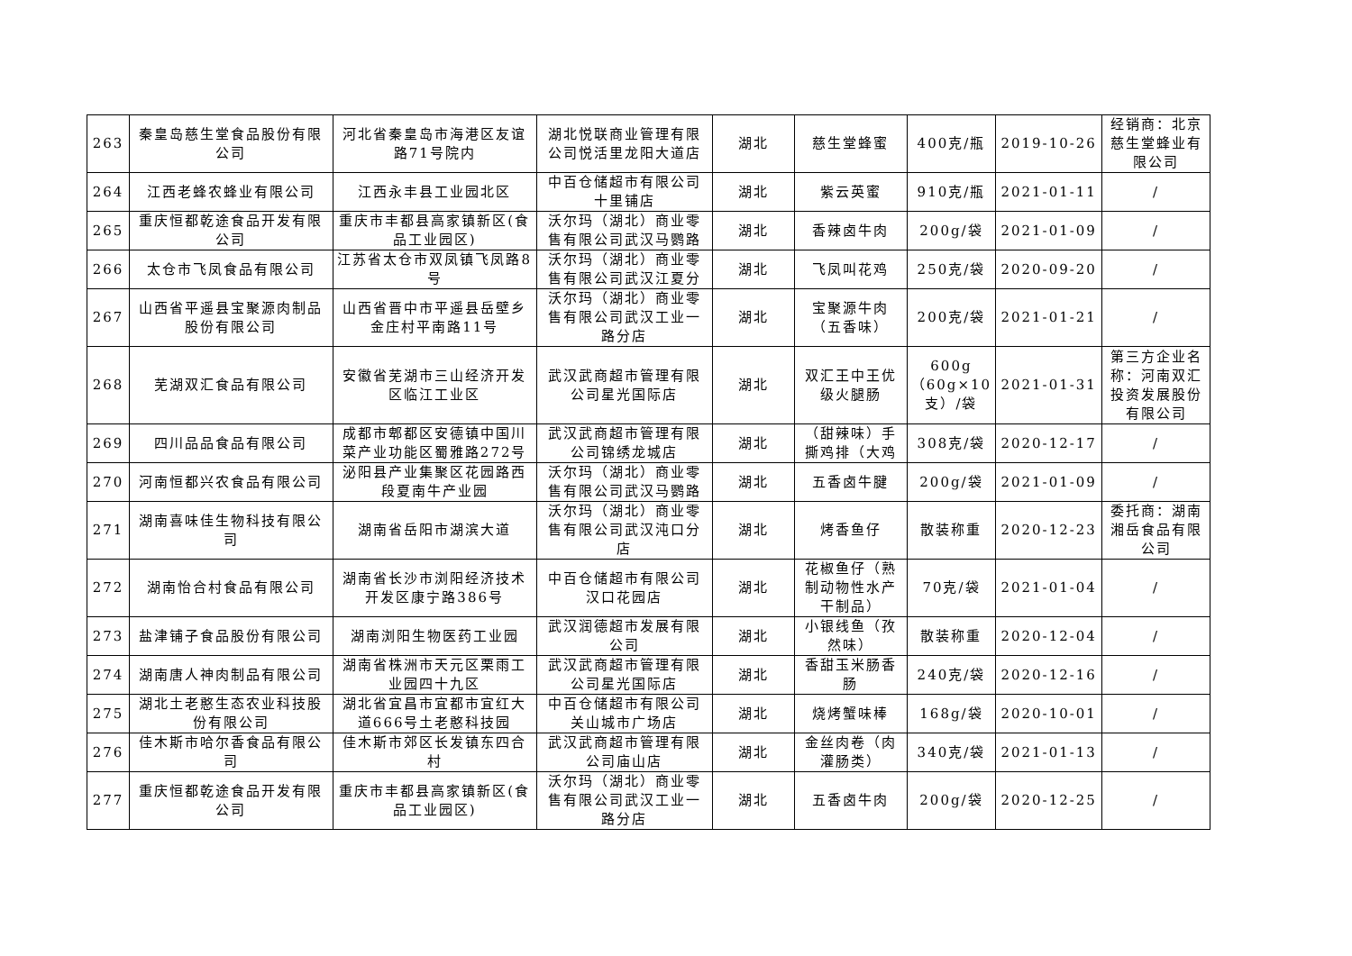| 263 | 秦皇岛慈生堂食品股份有限公司 | 河北省秦皇岛市海港区友谊路71号院内 | 湖北悦联商业管理有限公司悦活里龙阳大道店 | 湖北 | 慈生堂蜂蜜 | 400克/瓶 | 2019-10-26 | 经销商：北京慈生堂蜂业有限公司 |
| 264 | 江西老蜂农蜂业有限公司 | 江西永丰县工业园北区 | 中百仓储超市有限公司十里铺店 | 湖北 | 紫云英蜜 | 910克/瓶 | 2021-01-11 | / |
| 265 | 重庆恒都乾途食品开发有限公司 | 重庆市丰都县高家镇新区(食品工业园区) | 沃尔玛（湖北）商业零售有限公司武汉马鹦路 | 湖北 | 香辣卤牛肉 | 200g/袋 | 2021-01-09 | / |
| 266 | 太仓市飞凤食品有限公司 | 江苏省太仓市双凤镇飞凤路8号 | 沃尔玛（湖北）商业零售有限公司武汉江夏分 | 湖北 | 飞凤叫花鸡 | 250克/袋 | 2020-09-20 | / |
| 267 | 山西省平遥县宝聚源肉制品股份有限公司 | 山西省晋中市平遥县岳壁乡金庄村平南路11号 | 沃尔玛（湖北）商业零售有限公司武汉工业一路分店 | 湖北 | 宝聚源牛肉（五香味） | 200克/袋 | 2021-01-21 | / |
| 268 | 芜湖双汇食品有限公司 | 安徽省芜湖市三山经济开发区临江工业区 | 武汉武商超市管理有限公司星光国际店 | 湖北 | 双汇王中王优级火腿肠 | 600g（60g×10支）/袋 | 2021-01-31 | 第三方企业名称：河南双汇投资发展股份有限公司 |
| 269 | 四川品品食品有限公司 | 成都市郫都区安德镇中国川菜产业功能区蜀雅路272号 | 武汉武商超市管理有限公司锦绣龙城店 | 湖北 | （甜辣味）手撕鸡排（大鸡 | 308克/袋 | 2020-12-17 | / |
| 270 | 河南恒都兴农食品有限公司 | 泌阳县产业集聚区花园路西段夏南牛产业园 | 沃尔玛（湖北）商业零售有限公司武汉马鹦路 | 湖北 | 五香卤牛腱 | 200g/袋 | 2021-01-09 | / |
| 271 | 湖南喜味佳生物科技有限公司 | 湖南省岳阳市湖滨大道 | 沃尔玛（湖北）商业零售有限公司武汉沌口分店 | 湖北 | 烤香鱼仔 | 散装称重 | 2020-12-23 | 委托商：湖南湘岳食品有限公司 |
| 272 | 湖南怡合村食品有限公司 | 湖南省长沙市浏阳经济技术开发区康宁路386号 | 中百仓储超市有限公司汉口花园店 | 湖北 | 花椒鱼仔（熟制动物性水产干制品） | 70克/袋 | 2021-01-04 | / |
| 273 | 盐津铺子食品股份有限公司 | 湖南浏阳生物医药工业园 | 武汉润德超市发展有限公司 | 湖北 | 小银线鱼（孜然味） | 散装称重 | 2020-12-04 | / |
| 274 | 湖南唐人神肉制品有限公司 | 湖南省株洲市天元区栗雨工业园四十九区 | 武汉武商超市管理有限公司星光国际店 | 湖北 | 香甜玉米肠香肠 | 240克/袋 | 2020-12-16 | / |
| 275 | 湖北土老憨生态农业科技股份有限公司 | 湖北省宜昌市宜都市宜红大道666号土老憨科技园 | 中百仓储超市有限公司关山城市广场店 | 湖北 | 烧烤蟹味棒 | 168g/袋 | 2020-10-01 | / |
| 276 | 佳木斯市哈尔香食品有限公司 | 佳木斯市郊区长发镇东四合村 | 武汉武商超市管理有限公司庙山店 | 湖北 | 金丝肉卷（肉灌肠类） | 340克/袋 | 2021-01-13 | / |
| 277 | 重庆恒都乾途食品开发有限公司 | 重庆市丰都县高家镇新区(食品工业园区) | 沃尔玛（湖北）商业零售有限公司武汉工业一路分店 | 湖北 | 五香卤牛肉 | 200g/袋 | 2020-12-25 | / |